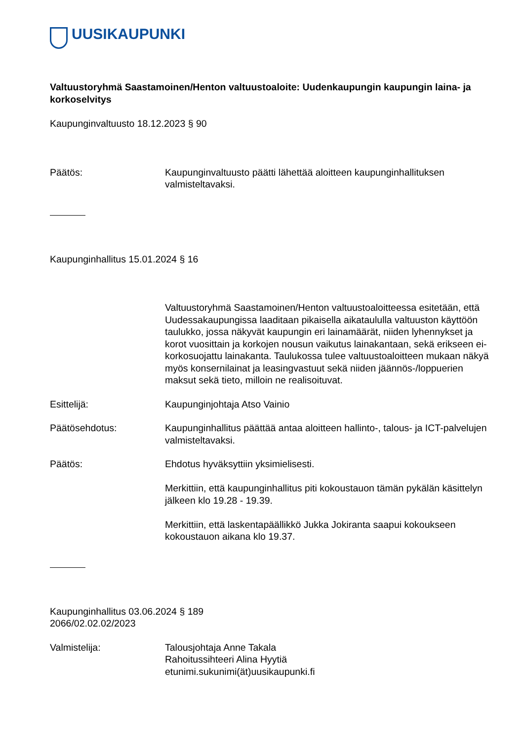UUSIKAUPUNKI
Valtuustoryhmä Saastamoinen/Henton valtuustoaloite: Uudenkaupungin kaupungin laina- ja korkoselvitys
Kaupunginvaltuusto 18.12.2023 § 90
Päätös: Kaupunginvaltuusto päätti lähettää aloitteen kaupunginhallituksen valmisteltavaksi.
Kaupunginhallitus 15.01.2024 § 16
Valtuustoryhmä Saastamoinen/Henton valtuustoaloitteessa esitetään, että Uudessakaupungissa laaditaan pikaisella aikataululla valtuuston käyttöön taulukko, jossa näkyvät kaupungin eri lainamäärät, niiden lyhennykset ja korot vuosittain ja korkojen nousun vaikutus lainakantaan, sekä erikseen ei-korkosuojattu lainakanta. Taulukossa tulee valtuustoaloitteen mukaan näkyä myös konsernilainat ja leasingvastuut sekä niiden jäännös-/loppuerien maksut sekä tieto, milloin ne realisoituvat.
Esittelijä: Kaupunginjohtaja Atso Vainio
Päätösehdotus: Kaupunginhallitus päättää antaa aloitteen hallinto-, talous- ja ICT-palvelujen valmisteltavaksi.
Päätös: Ehdotus hyväksyttiin yksimielisesti.
Merkittiin, että kaupunginhallitus piti kokoustauon tämän pykälän käsittelyn jälkeen klo 19.28 - 19.39.
Merkittiin, että laskentapäällikkö Jukka Jokiranta saapui kokoukseen kokoustauon aikana klo 19.37.
Kaupunginhallitus 03.06.2024 § 189
2066/02.02.02/2023
Valmistelija: Talousjohtaja Anne Takala
Rahoitussihteeri Alina Hyytiä
etunimi.sukunimi(ät)uusikaupunki.fi